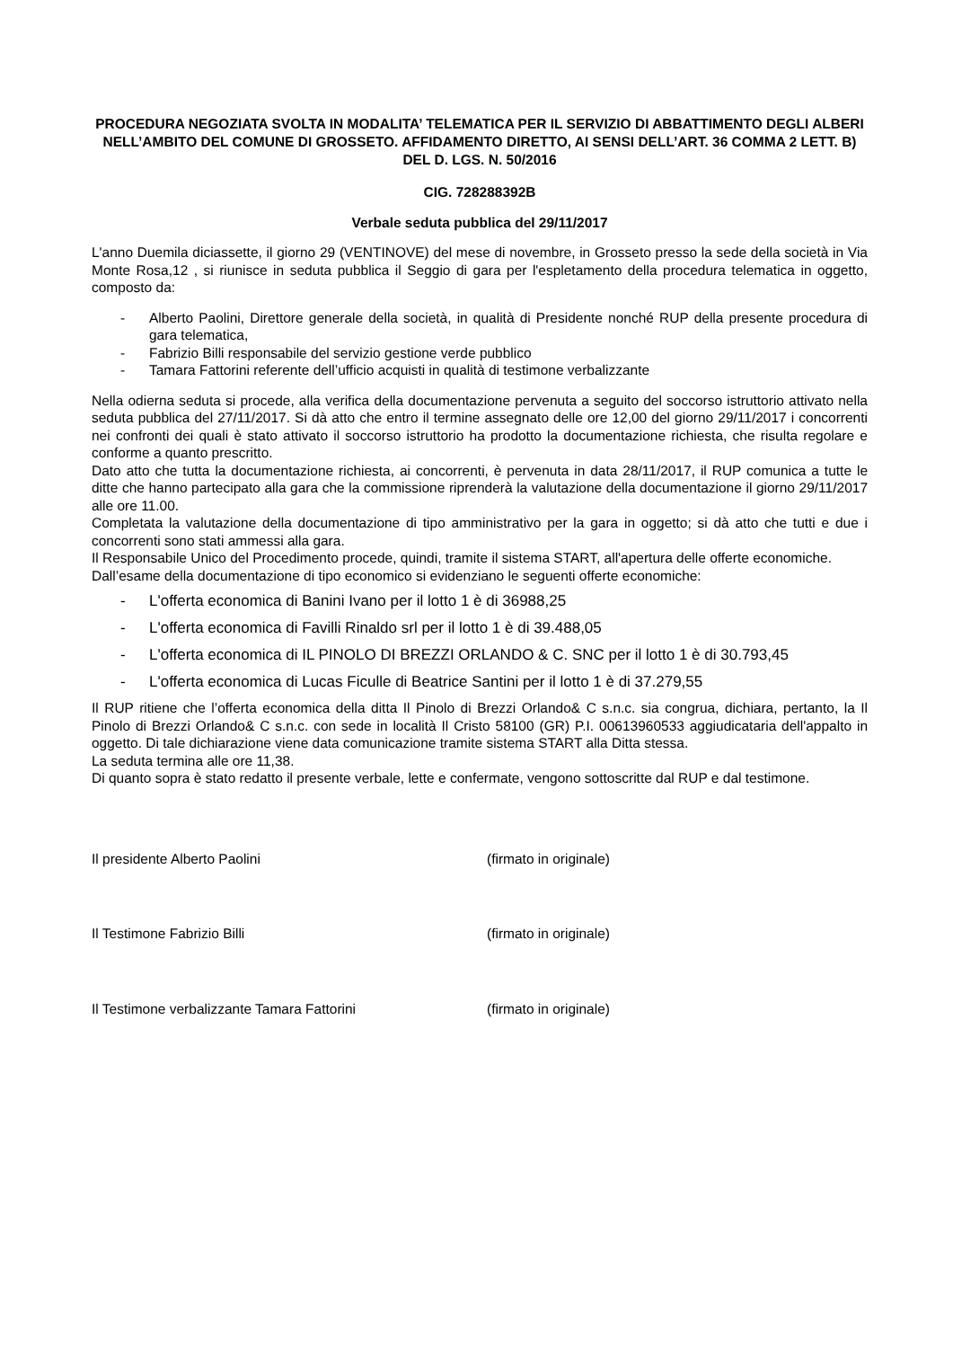PROCEDURA NEGOZIATA SVOLTA IN MODALITA’ TELEMATICA PER IL SERVIZIO DI ABBATTIMENTO DEGLI ALBERI NELL’AMBITO DEL COMUNE DI GROSSETO. AFFIDAMENTO DIRETTO, AI SENSI DELL’ART. 36 COMMA 2 LETT. B) DEL D. LGS. N. 50/2016
CIG. 728288392B
Verbale seduta pubblica del 29/11/2017
L'anno Duemila diciassette, il giorno 29 (VENTINOVE) del mese di novembre, in Grosseto presso la sede della società in Via Monte Rosa,12 , si riunisce in seduta pubblica il Seggio di gara per l'espletamento della procedura telematica in oggetto, composto da:
- Alberto Paolini, Direttore generale della società, in qualità di Presidente nonché RUP della presente procedura di gara telematica,
- Fabrizio Billi responsabile del servizio gestione verde pubblico
- Tamara Fattorini referente dell’ufficio acquisti in qualità di testimone verbalizzante
Nella odierna seduta si procede, alla verifica della documentazione pervenuta a seguito del soccorso istruttorio attivato nella seduta pubblica del 27/11/2017. Si dà atto che entro il termine assegnato delle ore 12,00 del giorno 29/11/2017 i concorrenti nei confronti dei quali è stato attivato il soccorso istruttorio ha prodotto la documentazione richiesta, che risulta regolare e conforme a quanto prescritto.
Dato atto che tutta la documentazione richiesta, ai concorrenti, è pervenuta in data 28/11/2017, il RUP comunica a tutte le ditte che hanno partecipato alla gara che la commissione riprenderà la valutazione della documentazione il giorno 29/11/2017 alle ore 11.00.
Completata la valutazione della documentazione di tipo amministrativo per la gara in oggetto; si dà atto che tutti e due i concorrenti sono stati ammessi alla gara.
Il Responsabile Unico del Procedimento procede, quindi, tramite il sistema START, all'apertura delle offerte economiche.
Dall’esame della documentazione di tipo economico si evidenziano le seguenti offerte economiche:
- L'offerta economica di Banini Ivano per il lotto 1 è di 36988,25
- L'offerta economica di Favilli Rinaldo srl per il lotto 1 è di 39.488,05
- L'offerta economica di IL PINOLO DI BREZZI ORLANDO & C. SNC per il lotto 1 è di 30.793,45
- L'offerta economica di Lucas Ficulle di Beatrice Santini per il lotto 1 è di 37.279,55
Il RUP ritiene che l’offerta economica della ditta Il Pinolo di Brezzi Orlando& C s.n.c. sia congrua, dichiara, pertanto, la Il Pinolo di Brezzi Orlando& C s.n.c. con sede in località Il Cristo 58100 (GR) P.I. 00613960533 aggiudicataria dell'appalto in oggetto. Di tale dichiarazione viene data comunicazione tramite sistema START alla Ditta stessa.
La seduta termina alle ore 11,38.
Di quanto sopra è stato redatto il presente verbale, lette e confermate, vengono sottoscritte dal RUP e dal testimone.
Il presidente Alberto Paolini (firmato in originale)
Il Testimone Fabrizio Billi (firmato in originale)
Il Testimone verbalizzante Tamara Fattorini (firmato in originale)